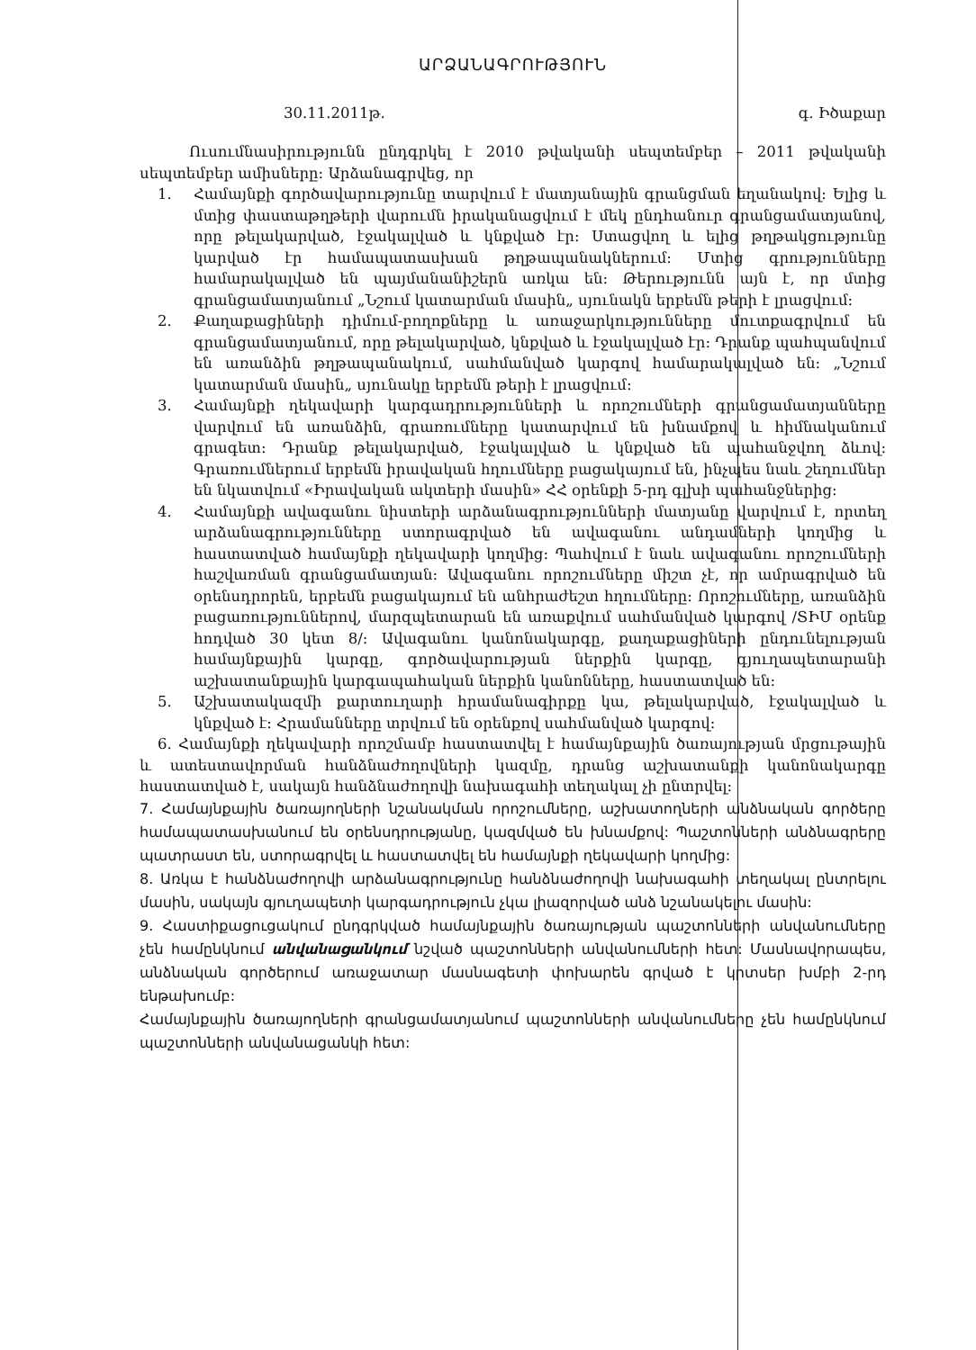ԱՐՁԱՆԱԳՐՈՒԹՅՈՒՆ
30.11.2011թ. գ. Իծաքար
Ուսումնասիրությունն ընդգրկել է 2010 թվականի սեպտեմբեր – 2011 թվականի սեպտեմբեր ամիսները: Արձանագրվեց, որ
1. Համայնքի գործավարությունը տարվում է մատյանային գրանցման եղանակով: Ելից և մտից փաստաթղթերի վարումն իրականացվում է մեկ ընդհանուր գրանցամատյանով, որը թելակարված, էջակալված և կնքված էր: Ստացվող և ելից թղթակցությունը կարված էր համապատասխան թղթապանակներում: Մտից գրությունները համարակալված են պայմանանիշերն առկա են: Թերությունն այն է, որ մտից գրանցամատյանում „Նշում կատարման մասին„ սյունակն երբեմն թերի է լրացվում:
2. Քաղաքացիների դիմում-բողոքները և առաջարկությունները մուտքագրվում են գրանցամատյանում, որը թելակարված, կնքված և էջակալված էր: Դրանք պահպանվում են առանձին թղթապանակում, սահմանված կարգով համարակալված են: „Նշում կատարման մասին„ սյունակը երբեմն թերի է լրացվում:
3. Համայնքի ղեկավարի կարգադրությունների և որոշումների գրանցամատյանները վարվում են առանձին, գրառումները կատարվում են խնամքով և հիմնականում գրագետ: Դրանք թելակարված, էջակալված և կնքված են պահանջվող ձևով: Գրառումներում երբեմն իրավական հղումները բացակայում են, ինչպես նաև շեղումներ են նկատվում «Իրավական ակտերի մասին» ՀՀ օրենքի 5-րդ գլխի պահանջներից:
4. Համայնքի ավագանու նիստերի արձանագրությունների մատյանը վարվում է, որտեղ արձանագրությունները ստորագրված են ավագանու անդամների կողմից և հաստատված համայնքի ղեկավարի կողմից: Պահվում է նաև ավագանու որոշումների հաշվառման գրանցամատյան: Ավագանու որոշումները միշտ չէ, որ ամրագրված են օրենսդրորեն, երբեմն բացակայում են անհրաժեշտ հղումները: Որոշումները, առանձին բացառություններով, մարզպետարան են առաքվում սահմանված կարգով /ՏԻՄ օրենք հոդված 30 կետ 8/: Ավագանու կանոնակարգը, քաղաքացիների ընդունելության համայնքային կարգը, գործավարության ներքին կարգը, գյուղապետարանի աշխատանքային կարգապահական ներքին կանոնները, հաստատված են:
5. Աշխատակազմի քարտուղարի հրամանագիրքը կա, թելակարված, էջակալված և կնքված է: Հրամանները տրվում են օրենքով սահմանված կարգով:
6. Համայնքի ղեկավարի որոշմամբ հաստատվել է համայնքային ծառայության մրցութային և ատեստավորման հանձնաժողովների կազմը, դրանց աշխատանքի կանոնակարգը հաստատված է, սակայն հանձնաժողովի նախագահի տեղակալ չի ընտրվել:
7. Համայնքային ծառայողների նշանակման որոշումները, աշխատողների անձնական գործերը համապատասխանում են օրենսդրությանը, կազմված են խնամքով: Պաշտոնների անձնագրերը պատրաստ են, ստորագրվել և հաստատվել են համայնքի ղեկավարի կողմից:
8. Առկա է հանձնաժողովի արձանագրությունը հանձնաժողովի նախագահի տեղակալ ընտրելու մասին, սակայն գյուղապետի կարգադրություն չկա լիազորված անձ նշանակելու մասին:
9. Հաստիքացուցակում ընդգրկված համայնքային ծառայության պաշտոնների անվանումները չեն համընկնում անվանացանկում նշված պաշտոնների անվանումների հետ: Մասնավորապես, անձնական գործերում առաջատար մասնագետի փոխարեն գրված է կրտսեր խմբի 2-րդ ենթախումբ:
Համայնքային ծառայողների գրանցամատյանում պաշտոնների անվանումները չեն համընկնում պաշտոնների անվանացանկի հետ: